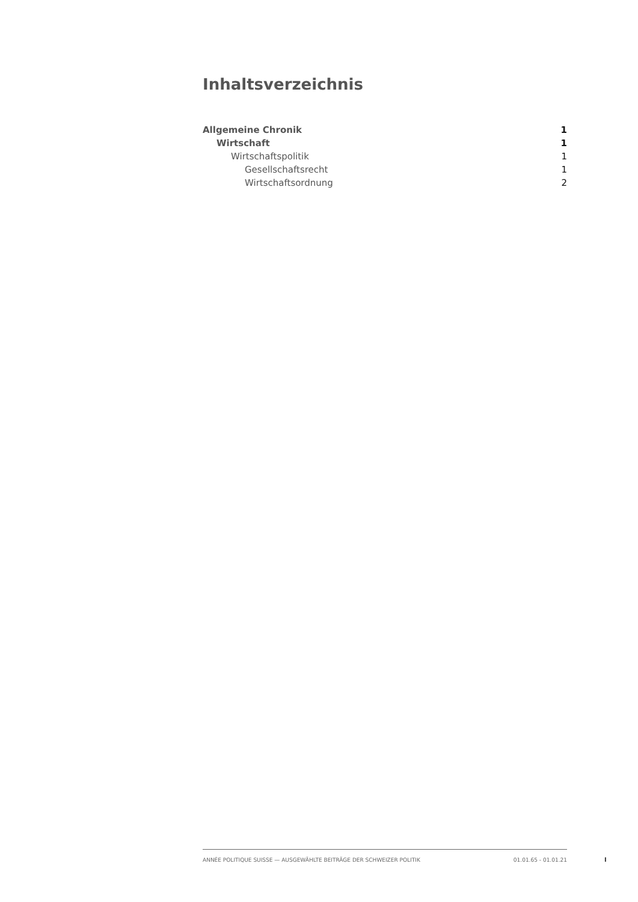Inhaltsverzeichnis
Allgemeine Chronik 1
Wirtschaft 1
Wirtschaftspolitik 1
Gesellschaftsrecht 1
Wirtschaftsordnung 2
ANNÉE POLITIQUE SUISSE — AUSGEWÄHLTE BEITRÄGE DER SCHWEIZER POLITIK 01.01.65 - 01.01.21
I